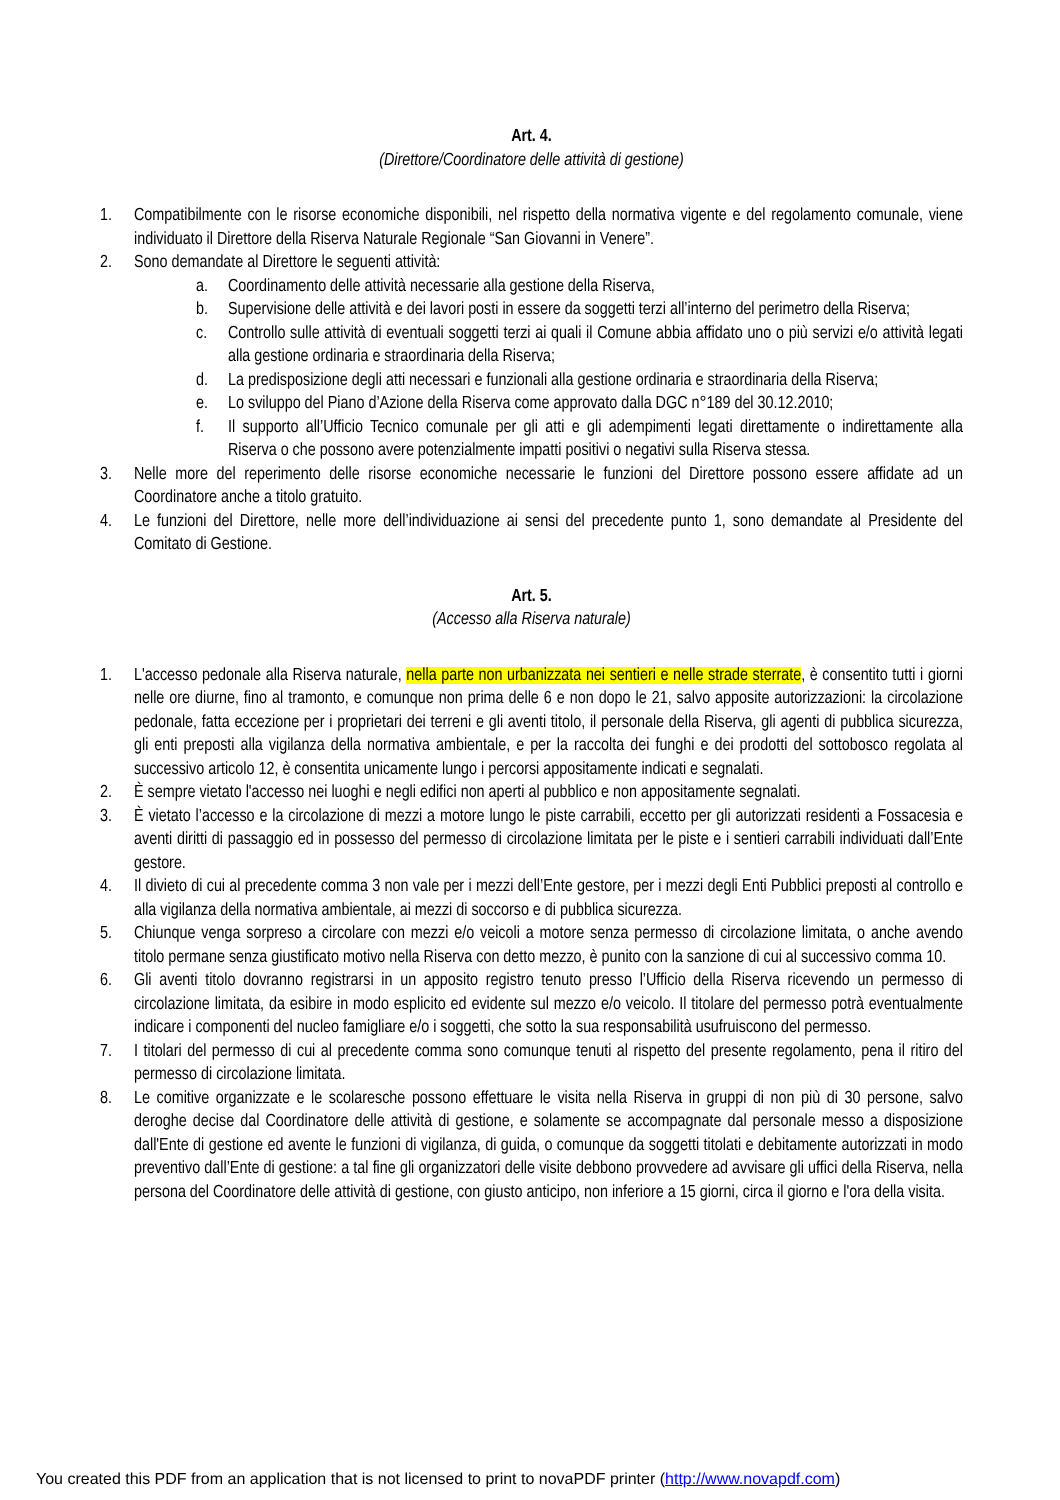Art. 4.
(Direttore/Coordinatore delle attività di gestione)
1. Compatibilmente con le risorse economiche disponibili, nel rispetto della normativa vigente e del regolamento comunale, viene individuato il Direttore della Riserva Naturale Regionale “San Giovanni in Venere”.
2. Sono demandate al Direttore le seguenti attività:
a. Coordinamento delle attività necessarie alla gestione della Riserva,
b. Supervisione delle attività e dei lavori posti in essere da soggetti terzi all’interno del perimetro della Riserva;
c. Controllo sulle attività di eventuali soggetti terzi ai quali il Comune abbia affidato uno o più servizi e/o attività legati alla gestione ordinaria e straordinaria della Riserva;
d. La predisposizione degli atti necessari e funzionali alla gestione ordinaria e straordinaria della Riserva;
e. Lo sviluppo del Piano d’Azione della Riserva come approvato dalla DGC n°189 del 30.12.2010;
f. Il supporto all’Ufficio Tecnico comunale per gli atti e gli adempimenti legati direttamente o indirettamente alla Riserva o che possono avere potenzialmente impatti positivi o negativi sulla Riserva stessa.
3. Nelle more del reperimento delle risorse economiche necessarie le funzioni del Direttore possono essere affidate ad un Coordinatore anche a titolo gratuito.
4. Le funzioni del Direttore, nelle more dell’individuazione ai sensi del precedente punto 1, sono demandate al Presidente del Comitato di Gestione.
Art. 5.
(Accesso alla Riserva naturale)
1. L'accesso pedonale alla Riserva naturale, nella parte non urbanizzata nei sentieri e nelle strade sterrate, è consentito tutti i giorni nelle ore diurne, fino al tramonto, e comunque non prima delle 6 e non dopo le 21, salvo apposite autorizzazioni: la circolazione pedonale, fatta eccezione per i proprietari dei terreni e gli aventi titolo, il personale della Riserva, gli agenti di pubblica sicurezza, gli enti preposti alla vigilanza della normativa ambientale, e per la raccolta dei funghi e dei prodotti del sottobosco regolata al successivo articolo 12, è consentita unicamente lungo i percorsi appositamente indicati e segnalati.
2. È sempre vietato l'accesso nei luoghi e negli edifici non aperti al pubblico e non appositamente segnalati.
3. È vietato l’accesso e la circolazione di mezzi a motore lungo le piste carrabili, eccetto per gli autorizzati residenti a Fossacesia e aventi diritti di passaggio ed in possesso del permesso di circolazione limitata per le piste e i sentieri carrabili individuati dall’Ente gestore.
4. Il divieto di cui al precedente comma 3 non vale per i mezzi dell’Ente gestore, per i mezzi degli Enti Pubblici preposti al controllo e alla vigilanza della normativa ambientale, ai mezzi di soccorso e di pubblica sicurezza.
5. Chiunque venga sorpreso a circolare con mezzi e/o veicoli a motore senza permesso di circolazione limitata, o anche avendo titolo permane senza giustificato motivo nella Riserva con detto mezzo, è punito con la sanzione di cui al successivo comma 10.
6. Gli aventi titolo dovranno registrarsi in un apposito registro tenuto presso l’Ufficio della Riserva ricevendo un permesso di circolazione limitata, da esibire in modo esplicito ed evidente sul mezzo e/o veicolo. Il titolare del permesso potrà eventualmente indicare i componenti del nucleo famigliare e/o i soggetti, che sotto la sua responsabilità usufruiscono del permesso.
7. I titolari del permesso di cui al precedente comma sono comunque tenuti al rispetto del presente regolamento, pena il ritiro del permesso di circolazione limitata.
8. Le comitive organizzate e le scolaresche possono effettuare le visita nella Riserva in gruppi di non più di 30 persone, salvo deroghe decise dal Coordinatore delle attività di gestione, e solamente se accompagnate dal personale messo a disposizione dall'Ente di gestione ed avente le funzioni di vigilanza, di guida, o comunque da soggetti titolati e debitamente autorizzati in modo preventivo dall’Ente di gestione: a tal fine gli organizzatori delle visite debbono provvedere ad avvisare gli uffici della Riserva, nella persona del Coordinatore delle attività di gestione, con giusto anticipo, non inferiore a 15 giorni, circa il giorno e l'ora della visita.
You created this PDF from an application that is not licensed to print to novaPDF printer (http://www.novapdf.com)